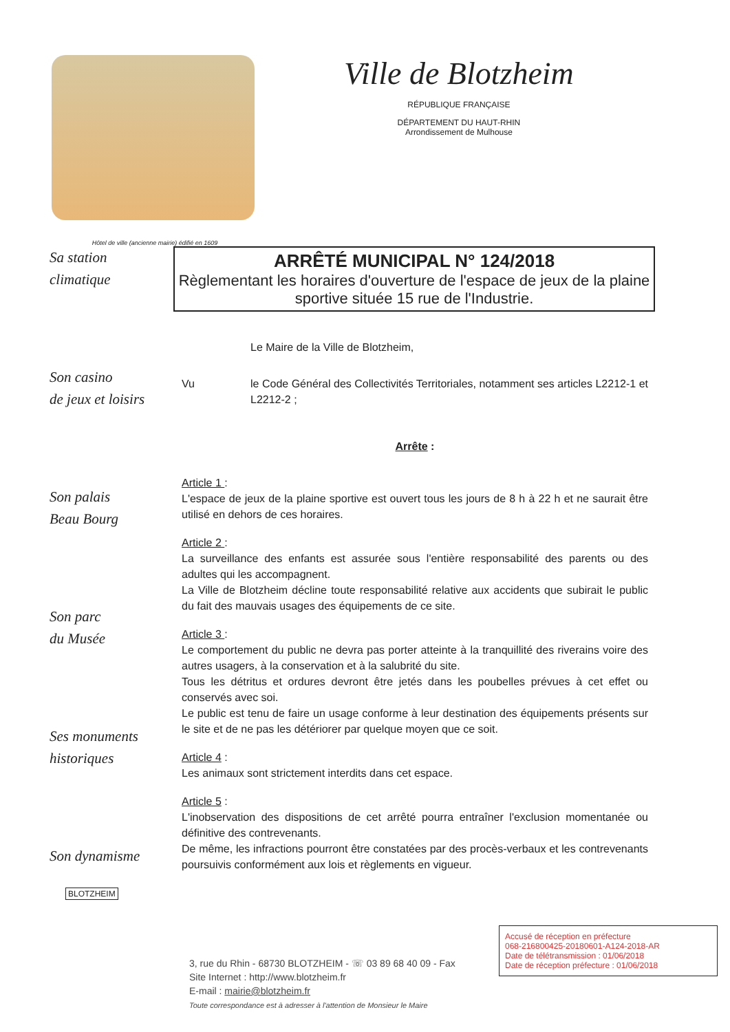Hôtel de ville (ancienne mairie) édifié en 1609
Ville de Blotzheim
RÉPUBLIQUE FRANÇAISE
DÉPARTEMENT DU HAUT-RHIN
Arrondissement de Mulhouse
Sa station
climatique
Son casino
de jeux et loisirs
Son palais
Beau Bourg
Son parc
du Musée
Ses monuments
historiques
Son dynamisme
ARRÊTÉ MUNICIPAL N° 124/2018
Règlementant les horaires d'ouverture de l'espace de jeux de la plaine sportive située 15 rue de l'Industrie.
Le Maire de la Ville de Blotzheim,
Vu le Code Général des Collectivités Territoriales, notamment ses articles L2212-1 et L2212-2 ;
Arrête :
Article 1 :
L'espace de jeux de la plaine sportive est ouvert tous les jours de 8 h à 22 h et ne saurait être utilisé en dehors de ces horaires.
Article 2 :
La surveillance des enfants est assurée sous l'entière responsabilité des parents ou des adultes qui les accompagnent.
La Ville de Blotzheim décline toute responsabilité relative aux accidents que subirait le public du fait des mauvais usages des équipements de ce site.
Article 3 :
Le comportement du public ne devra pas porter atteinte à la tranquillité des riverains voire des autres usagers, à la conservation et à la salubrité du site.
Tous les détritus et ordures devront être jetés dans les poubelles prévues à cet effet ou conservés avec soi.
Le public est tenu de faire un usage conforme à leur destination des équipements présents sur le site et de ne pas les détériorer par quelque moyen que ce soit.
Article 4 :
Les animaux sont strictement interdits dans cet espace.
Article 5 :
L'inobservation des dispositions de cet arrêté pourra entraîner l'exclusion momentanée ou définitive des contrevenants.
De même, les infractions pourront être constatées par des procès-verbaux et les contrevenants poursuivis conformément aux lois et règlements en vigueur.
BLOTZHEIM
3, rue du Rhin - 68730 BLOTZHEIM - ☏ 03 89 68 40 09 - Fax
Site Internet : http://www.blotzheim.fr
E-mail : mairie@blotzheim.fr
Toute correspondance est à adresser à l'attention de Monsieur le Maire
Accusé de réception en préfecture
068-216800425-20180601-A124-2018-AR
Date de télétransmission : 01/06/2018
Date de réception préfecture : 01/06/2018